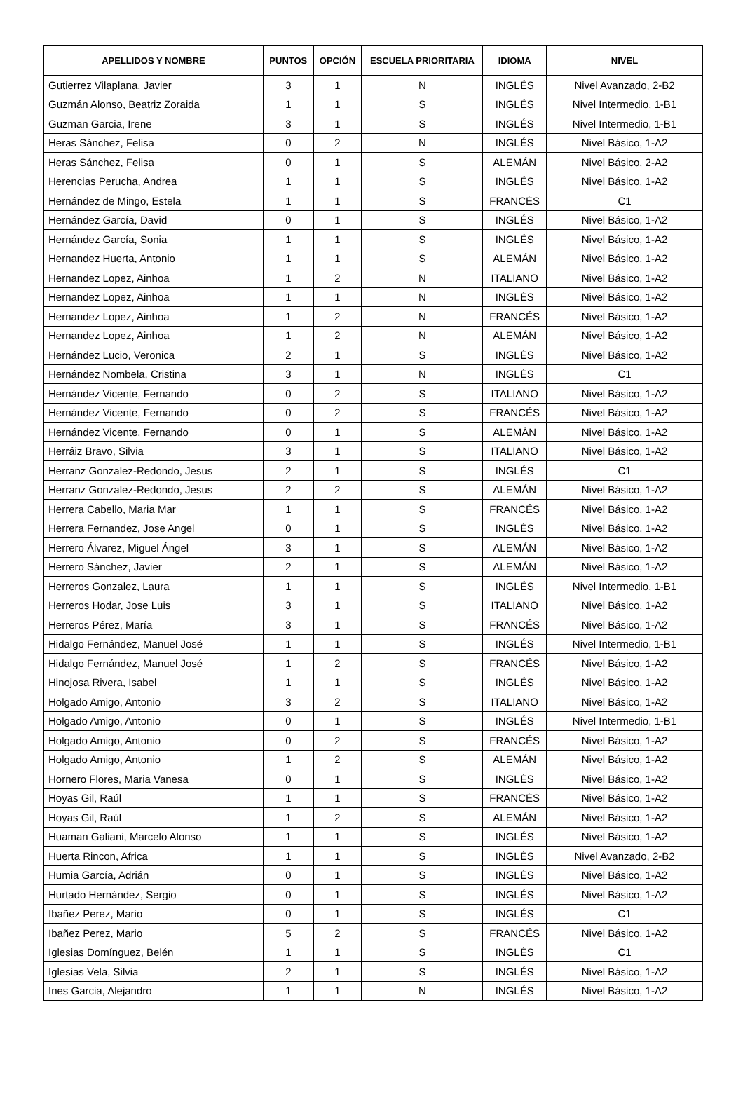| APELLIDOS Y NOMBRE | PUNTOS | OPCIÓN | ESCUELA PRIORITARIA | IDIOMA | NIVEL |
| --- | --- | --- | --- | --- | --- |
| Gutierrez Vilaplana, Javier | 3 | 1 | N | INGLÉS | Nivel Avanzado, 2-B2 |
| Guzmán Alonso, Beatriz Zoraida | 1 | 1 | S | INGLÉS | Nivel Intermedio, 1-B1 |
| Guzman Garcia, Irene | 3 | 1 | S | INGLÉS | Nivel Intermedio, 1-B1 |
| Heras Sánchez, Felisa | 0 | 2 | N | INGLÉS | Nivel Básico, 1-A2 |
| Heras Sánchez, Felisa | 0 | 1 | S | ALEMÁN | Nivel Básico, 2-A2 |
| Herencias Perucha, Andrea | 1 | 1 | S | INGLÉS | Nivel Básico, 1-A2 |
| Hernández de Mingo, Estela | 1 | 1 | S | FRANCÉS | C1 |
| Hernández García, David | 0 | 1 | S | INGLÉS | Nivel Básico, 1-A2 |
| Hernández García, Sonia | 1 | 1 | S | INGLÉS | Nivel Básico, 1-A2 |
| Hernandez Huerta, Antonio | 1 | 1 | S | ALEMÁN | Nivel Básico, 1-A2 |
| Hernandez Lopez, Ainhoa | 1 | 2 | N | ITALIANO | Nivel Básico, 1-A2 |
| Hernandez Lopez, Ainhoa | 1 | 1 | N | INGLÉS | Nivel Básico, 1-A2 |
| Hernandez Lopez, Ainhoa | 1 | 2 | N | FRANCÉS | Nivel Básico, 1-A2 |
| Hernandez Lopez, Ainhoa | 1 | 2 | N | ALEMÁN | Nivel Básico, 1-A2 |
| Hernández Lucio, Veronica | 2 | 1 | S | INGLÉS | Nivel Básico, 1-A2 |
| Hernández Nombela, Cristina | 3 | 1 | N | INGLÉS | C1 |
| Hernández Vicente, Fernando | 0 | 2 | S | ITALIANO | Nivel Básico, 1-A2 |
| Hernández Vicente, Fernando | 0 | 2 | S | FRANCÉS | Nivel Básico, 1-A2 |
| Hernández Vicente, Fernando | 0 | 1 | S | ALEMÁN | Nivel Básico, 1-A2 |
| Herráiz Bravo, Silvia | 3 | 1 | S | ITALIANO | Nivel Básico, 1-A2 |
| Herranz Gonzalez-Redondo, Jesus | 2 | 1 | S | INGLÉS | C1 |
| Herranz Gonzalez-Redondo, Jesus | 2 | 2 | S | ALEMÁN | Nivel Básico, 1-A2 |
| Herrera Cabello, Maria Mar | 1 | 1 | S | FRANCÉS | Nivel Básico, 1-A2 |
| Herrera Fernandez, Jose Angel | 0 | 1 | S | INGLÉS | Nivel Básico, 1-A2 |
| Herrero Álvarez, Miguel Ángel | 3 | 1 | S | ALEMÁN | Nivel Básico, 1-A2 |
| Herrero Sánchez, Javier | 2 | 1 | S | ALEMÁN | Nivel Básico, 1-A2 |
| Herreros Gonzalez, Laura | 1 | 1 | S | INGLÉS | Nivel Intermedio, 1-B1 |
| Herreros Hodar, Jose Luis | 3 | 1 | S | ITALIANO | Nivel Básico, 1-A2 |
| Herreros Pérez, María | 3 | 1 | S | FRANCÉS | Nivel Básico, 1-A2 |
| Hidalgo Fernández, Manuel José | 1 | 1 | S | INGLÉS | Nivel Intermedio, 1-B1 |
| Hidalgo Fernández, Manuel José | 1 | 2 | S | FRANCÉS | Nivel Básico, 1-A2 |
| Hinojosa Rivera, Isabel | 1 | 1 | S | INGLÉS | Nivel Básico, 1-A2 |
| Holgado Amigo, Antonio | 3 | 2 | S | ITALIANO | Nivel Básico, 1-A2 |
| Holgado Amigo, Antonio | 0 | 1 | S | INGLÉS | Nivel Intermedio, 1-B1 |
| Holgado Amigo, Antonio | 0 | 2 | S | FRANCÉS | Nivel Básico, 1-A2 |
| Holgado Amigo, Antonio | 1 | 2 | S | ALEMÁN | Nivel Básico, 1-A2 |
| Hornero Flores, Maria Vanesa | 0 | 1 | S | INGLÉS | Nivel Básico, 1-A2 |
| Hoyas Gil, Raúl | 1 | 1 | S | FRANCÉS | Nivel Básico, 1-A2 |
| Hoyas Gil, Raúl | 1 | 2 | S | ALEMÁN | Nivel Básico, 1-A2 |
| Huaman Galiani, Marcelo Alonso | 1 | 1 | S | INGLÉS | Nivel Básico, 1-A2 |
| Huerta Rincon, Africa | 1 | 1 | S | INGLÉS | Nivel Avanzado, 2-B2 |
| Humia García, Adrián | 0 | 1 | S | INGLÉS | Nivel Básico, 1-A2 |
| Hurtado Hernández, Sergio | 0 | 1 | S | INGLÉS | Nivel Básico, 1-A2 |
| Ibañez Perez, Mario | 0 | 1 | S | INGLÉS | C1 |
| Ibañez Perez, Mario | 5 | 2 | S | FRANCÉS | Nivel Básico, 1-A2 |
| Iglesias Domínguez, Belén | 1 | 1 | S | INGLÉS | C1 |
| Iglesias Vela, Silvia | 2 | 1 | S | INGLÉS | Nivel Básico, 1-A2 |
| Ines Garcia, Alejandro | 1 | 1 | N | INGLÉS | Nivel Básico, 1-A2 |